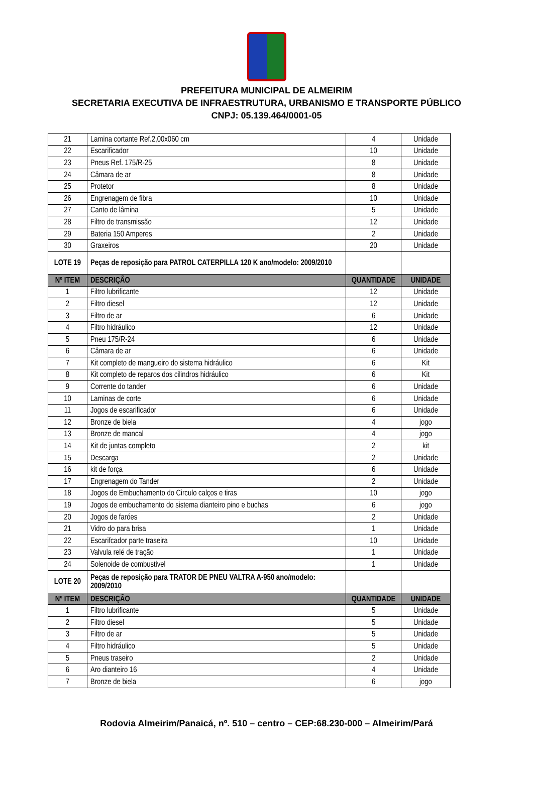PREFEITURA MUNICIPAL DE ALMEIRIM
SECRETARIA EXECUTIVA DE INFRAESTRUTURA, URBANISMO E TRANSPORTE PÚBLICO
CNPJ: 05.139.464/0001-05
| 21 | Lamina cortante Ref.2,00x060 cm | 4 | Unidade |
| 22 | Escarificador | 10 | Unidade |
| 23 | Pneus Ref. 175/R-25 | 8 | Unidade |
| 24 | Câmara de ar | 8 | Unidade |
| 25 | Protetor | 8 | Unidade |
| 26 | Engrenagem de fibra | 10 | Unidade |
| 27 | Canto de lâmina | 5 | Unidade |
| 28 | Filtro de transmissão | 12 | Unidade |
| 29 | Bateria 150 Amperes | 2 | Unidade |
| 30 | Graxeiros | 20 | Unidade |
| LOTE 19 | Peças de reposição para PATROL CATERPILLA 120 K ano/modelo: 2009/2010 | | |
| Nº ITEM | DESCRIÇÃO | QUANTIDADE | UNIDADE |
| 1 | Filtro lubrificante | 12 | Unidade |
| 2 | Filtro diesel | 12 | Unidade |
| 3 | Filtro de ar | 6 | Unidade |
| 4 | Filtro hidráulico | 12 | Unidade |
| 5 | Pneu 175/R-24 | 6 | Unidade |
| 6 | Câmara de ar | 6 | Unidade |
| 7 | Kit completo de mangueiro do sistema hidráulico | 6 | Kit |
| 8 | Kit completo de reparos dos cilindros hidráulico | 6 | Kit |
| 9 | Corrente do tander | 6 | Unidade |
| 10 | Laminas de corte | 6 | Unidade |
| 11 | Jogos de escarificador | 6 | Unidade |
| 12 | Bronze de biela | 4 | jogo |
| 13 | Bronze de mancal | 4 | jogo |
| 14 | Kit de juntas completo | 2 | kit |
| 15 | Descarga | 2 | Unidade |
| 16 | kit de força | 6 | Unidade |
| 17 | Engrenagem do Tander | 2 | Unidade |
| 18 | Jogos de Embuchamento do Circulo calços e tiras | 10 | jogo |
| 19 | Jogos de embuchamento do sistema dianteiro pino e buchas | 6 | jogo |
| 20 | Jogos de faróes | 2 | Unidade |
| 21 | Vidro do para brisa | 1 | Unidade |
| 22 | Escarifcador parte traseira | 10 | Unidade |
| 23 | Valvula relé de tração | 1 | Unidade |
| 24 | Solenoide de combustivel | 1 | Unidade |
| LOTE 20 | Peças de reposição para TRATOR DE PNEU VALTRA A-950 ano/modelo: 2009/2010 | | |
| Nº ITEM | DESCRIÇÃO | QUANTIDADE | UNIDADE |
| 1 | Filtro lubrificante | 5 | Unidade |
| 2 | Filtro diesel | 5 | Unidade |
| 3 | Filtro de ar | 5 | Unidade |
| 4 | Filtro hidráulico | 5 | Unidade |
| 5 | Pneus traseiro | 2 | Unidade |
| 6 | Aro dianteiro 16 | 4 | Unidade |
| 7 | Bronze de biela | 6 | jogo |
Rodovia Almeirim/Panaicá, nº. 510 – centro – CEP:68.230-000 – Almeirim/Pará